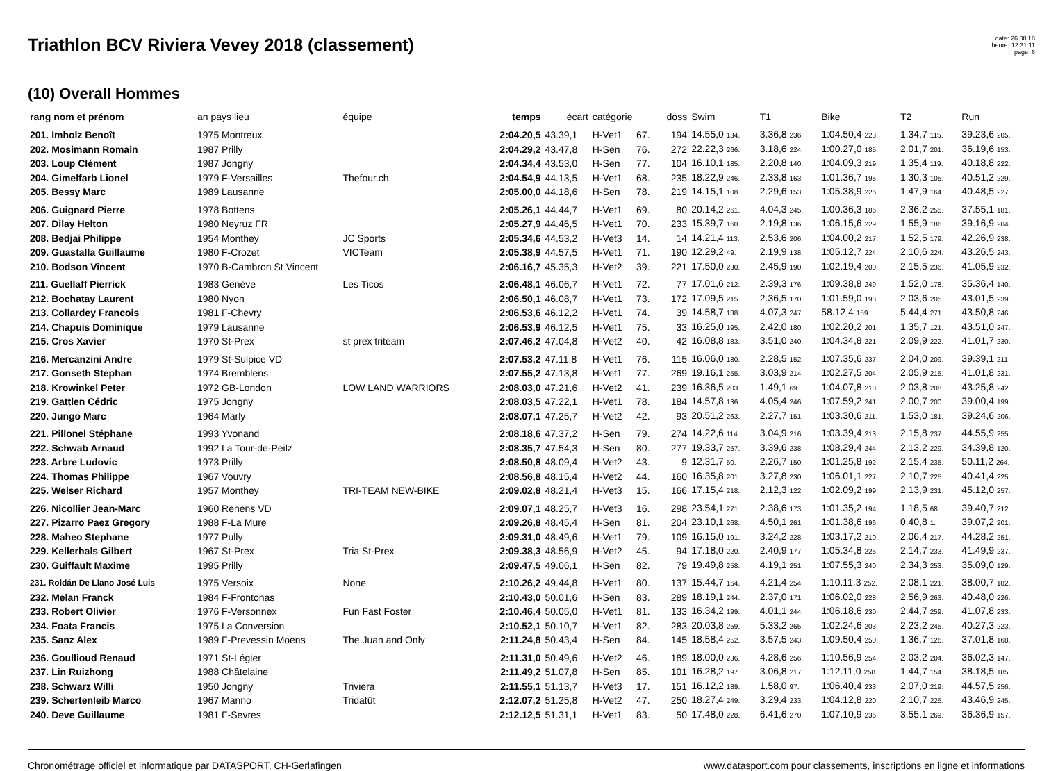Triathlon BCV Riviera Vevey 2018 (classement)
date: 26.08.18
heure: 12:31:11
page: 6
(10) Overall Hommes
| rang nom et prénom | an pays lieu | équipe | temps | écart | catégorie | | doss | Swim | T1 | Bike | T2 | Run |
| --- | --- | --- | --- | --- | --- | --- | --- | --- | --- | --- | --- | --- |
| 201. Imholz Benoît | 1975 Montreux | | 2:04.20,5 | 43.39,1 | H-Vet1 | 67. | 194 | 14.55,0 134. | 3.36,8 236. | 1:04.50,4 223. | 1.34,7 115. | 39.23,6 205. |
| 202. Mosimann Romain | 1987 Prilly | | 2:04.29,2 | 43.47,8 | H-Sen | 76. | 272 | 22.22,3 266. | 3.18,6 224. | 1:00.27,0 185. | 2.01,7 201. | 36.19,6 153. |
| 203. Loup Clément | 1987 Jongny | | 2:04.34,4 | 43.53,0 | H-Sen | 77. | 104 | 16.10,1 185. | 2.20,8 140. | 1:04.09,3 219. | 1.35,4 119. | 40.18,8 222. |
| 204. Gimelfarb Lionel | 1979 F-Versailles | Thefour.ch | 2:04.54,9 | 44.13,5 | H-Vet1 | 68. | 235 | 18.22,9 246. | 2.33,8 163. | 1:01.36,7 195. | 1.30,3 105. | 40.51,2 229. |
| 205. Bessy Marc | 1989 Lausanne | | 2:05.00,0 | 44.18,6 | H-Sen | 78. | 219 | 14.15,1 108. | 2.29,6 153. | 1:05.38,9 226. | 1.47,9 164. | 40.48,5 227. |
| 206. Guignard Pierre | 1978 Bottens | | 2:05.26,1 | 44.44,7 | H-Vet1 | 69. | 80 | 20.14,2 261. | 4.04,3 245. | 1:00.36,3 186. | 2.36,2 255. | 37.55,1 181. |
| 207. Dilay Helton | 1980 Neyruz FR | | 2:05.27,9 | 44.46,5 | H-Vet1 | 70. | 233 | 15.39,7 160. | 2.19,8 136. | 1:06.15,6 229. | 1.55,9 186. | 39.16,9 204. |
| 208. Bedjai Philippe | 1954 Monthey | JC Sports | 2:05.34,6 | 44.53,2 | H-Vet3 | 14. | 14 | 14.21,4 113. | 2.53,6 206. | 1:04.00,2 217. | 1.52,5 179. | 42.26,9 238. |
| 209. Guastalla Guillaume | 1980 F-Crozet | VICTeam | 2:05.38,9 | 44.57,5 | H-Vet1 | 71. | 190 | 12.29,2 49. | 2.19,9 138. | 1:05.12,7 224. | 2.10,6 224. | 43.26,5 243. |
| 210. Bodson Vincent | 1970 B-Cambron St Vincent | | 2:06.16,7 | 45.35,3 | H-Vet2 | 39. | 221 | 17.50,0 230. | 2.45,9 190. | 1:02.19,4 200. | 2.15,5 236. | 41.05,9 232. |
| 211. Guellaff Pierrick | 1983 Genève | Les Ticos | 2:06.48,1 | 46.06,7 | H-Vet1 | 72. | 77 | 17.01,6 212. | 2.39,3 176. | 1:09.38,8 249. | 1.52,0 178. | 35.36,4 140. |
| 212. Bochatay Laurent | 1980 Nyon | | 2:06.50,1 | 46.08,7 | H-Vet1 | 73. | 172 | 17.09,5 215. | 2.36,5 170. | 1:01.59,0 198. | 2.03,6 205. | 43.01,5 239. |
| 213. Collardey Francois | 1981 F-Chevry | | 2:06.53,6 | 46.12,2 | H-Vet1 | 74. | 39 | 14.58,7 138. | 4.07,3 247. | 58.12,4 159. | 5.44,4 271. | 43.50,8 246. |
| 214. Chapuis Dominique | 1979 Lausanne | | 2:06.53,9 | 46.12,5 | H-Vet1 | 75. | 33 | 16.25,0 195. | 2.42,0 180. | 1:02.20,2 201. | 1.35,7 121. | 43.51,0 247. |
| 215. Cros Xavier | 1970 St-Prex | st prex triteam | 2:07.46,2 | 47.04,8 | H-Vet2 | 40. | 42 | 16.08,8 183. | 3.51,0 240. | 1:04.34,8 221. | 2.09,9 222. | 41.01,7 230. |
| 216. Mercanzini Andre | 1979 St-Sulpice VD | | 2:07.53,2 | 47.11,8 | H-Vet1 | 76. | 115 | 16.06,0 180. | 2.28,5 152. | 1:07.35,6 237. | 2.04,0 209. | 39.39,1 211. |
| 217. Gonseth Stephan | 1974 Bremblens | | 2:07.55,2 | 47.13,8 | H-Vet1 | 77. | 269 | 19.16,1 255. | 3.03,9 214. | 1:02.27,5 204. | 2.05,9 215. | 41.01,8 231. |
| 218. Krowinkel Peter | 1972 GB-London | LOW LAND WARRIORS | 2:08.03,0 | 47.21,6 | H-Vet2 | 41. | 239 | 16.36,5 203. | 1.49,1 69. | 1:04.07,8 218. | 2.03,8 208. | 43.25,8 242. |
| 219. Gattlen Cédric | 1975 Jongny | | 2:08.03,5 | 47.22,1 | H-Vet1 | 78. | 184 | 14.57,8 136. | 4.05,4 246. | 1:07.59,2 241. | 2.00,7 200. | 39.00,4 199. |
| 220. Jungo Marc | 1964 Marly | | 2:08.07,1 | 47.25,7 | H-Vet2 | 42. | 93 | 20.51,2 263. | 2.27,7 151. | 1:03.30,6 211. | 1.53,0 181. | 39.24,6 206. |
| 221. Pillonel Stéphane | 1993 Yvonand | | 2:08.18,6 | 47.37,2 | H-Sen | 79. | 274 | 14.22,6 114. | 3.04,9 216. | 1:03.39,4 213. | 2.15,8 237. | 44.55,9 255. |
| 222. Schwab Arnaud | 1992 La Tour-de-Peilz | | 2:08.35,7 | 47.54,3 | H-Sen | 80. | 277 | 19.33,7 257. | 3.39,6 238. | 1:08.29,4 244. | 2.13,2 229. | 34.39,8 120. |
| 223. Arbre Ludovic | 1973 Prilly | | 2:08.50,8 | 48.09,4 | H-Vet2 | 43. | 9 | 12.31,7 50. | 2.26,7 150. | 1:01.25,8 192. | 2.15,4 235. | 50.11,2 264. |
| 224. Thomas Philippe | 1967 Vouvry | | 2:08.56,8 | 48.15,4 | H-Vet2 | 44. | 160 | 16.35,8 201. | 3.27,8 230. | 1:06.01,1 227. | 2.10,7 225. | 40.41,4 225. |
| 225. Welser Richard | 1957 Monthey | TRI-TEAM NEW-BIKE | 2:09.02,8 | 48.21,4 | H-Vet3 | 15. | 166 | 17.15,4 218. | 2.12,3 122. | 1:02.09,2 199. | 2.13,9 231. | 45.12,0 257. |
| 226. Nicollier Jean-Marc | 1960 Renens VD | | 2:09.07,1 | 48.25,7 | H-Vet3 | 16. | 298 | 23.54,1 271. | 2.38,6 173. | 1:01.35,2 194. | 1.18,5 68. | 39.40,7 212. |
| 227. Pizarro Paez Gregory | 1988 F-La Mure | | 2:09.26,8 | 48.45,4 | H-Sen | 81. | 204 | 23.10,1 268. | 4.50,1 261. | 1:01.38,6 196. | 0.40,8 1. | 39.07,2 201. |
| 228. Maheo Stephane | 1977 Pully | | 2:09.31,0 | 48.49,6 | H-Vet1 | 79. | 109 | 16.15,0 191. | 3.24,2 228. | 1:03.17,2 210. | 2.06,4 217. | 44.28,2 251. |
| 229. Kellerhals Gilbert | 1967 St-Prex | Tria St-Prex | 2:09.38,3 | 48.56,9 | H-Vet2 | 45. | 94 | 17.18,0 220. | 2.40,9 177. | 1:05.34,8 225. | 2.14,7 233. | 41.49,9 237. |
| 230. Guiffault Maxime | 1995 Prilly | | 2:09.47,5 | 49.06,1 | H-Sen | 82. | 79 | 19.49,8 258. | 4.19,1 251. | 1:07.55,3 240. | 2.34,3 253. | 35.09,0 129. |
| 231. Roldán De Llano José Luis | 1975 Versoix | None | 2:10.26,2 | 49.44,8 | H-Vet1 | 80. | 137 | 15.44,7 164. | 4.21,4 254. | 1:10.11,3 252. | 2.08,1 221. | 38.00,7 182. |
| 232. Melan Franck | 1984 F-Frontonas | | 2:10.43,0 | 50.01,6 | H-Sen | 83. | 289 | 18.19,1 244. | 2.37,0 171. | 1:06.02,0 228. | 2.56,9 263. | 40.48,0 226. |
| 233. Robert Olivier | 1976 F-Versonnex | Fun Fast Foster | 2:10.46,4 | 50.05,0 | H-Vet1 | 81. | 133 | 16.34,2 199. | 4.01,1 244. | 1:06.18,6 230. | 2.44,7 259. | 41.07,8 233. |
| 234. Foata Francis | 1975 La Conversion | | 2:10.52,1 | 50.10,7 | H-Vet1 | 82. | 283 | 20.03,8 259. | 5.33,2 265. | 1:02.24,6 203. | 2.23,2 245. | 40.27,3 223. |
| 235. Sanz Alex | 1989 F-Prevessin Moens | The Juan and Only | 2:11.24,8 | 50.43,4 | H-Sen | 84. | 145 | 18.58,4 252. | 3.57,5 243. | 1:09.50,4 250. | 1.36,7 126. | 37.01,8 168. |
| 236. Goullioud Renaud | 1971 St-Légier | | 2:11.31,0 | 50.49,6 | H-Vet2 | 46. | 189 | 18.00,0 236. | 4.28,6 256. | 1:10.56,9 254. | 2.03,2 204. | 36.02,3 147. |
| 237. Lin Ruizhong | 1988 Châtelaine | | 2:11.49,2 | 51.07,8 | H-Sen | 85. | 101 | 16.28,2 197. | 3.06,8 217. | 1:12.11,0 258. | 1.44,7 154. | 38.18,5 185. |
| 238. Schwarz Willi | 1950 Jongny | Triviera | 2:11.55,1 | 51.13,7 | H-Vet3 | 17. | 151 | 16.12,2 189. | 1.58,0 97. | 1:06.40,4 233. | 2.07,0 219. | 44.57,5 256. |
| 239. Schertenleib Marco | 1967 Manno | Tridatüt | 2:12.07,2 | 51.25,8 | H-Vet2 | 47. | 250 | 18.27,4 249. | 3.29,4 233. | 1:04.12,8 220. | 2.10,7 225. | 43.46,9 245. |
| 240. Deve Guillaume | 1981 F-Sevres | | 2:12.12,5 | 51.31,1 | H-Vet1 | 83. | 50 | 17.48,0 228. | 6.41,6 270. | 1:07.10,9 236. | 3.55,1 269. | 36.36,9 157. |
Chronométrage officiel et informatique par DATASPORT, CH-Gerlafingen www.datasport.com pour classements, inscriptions en ligne et informations